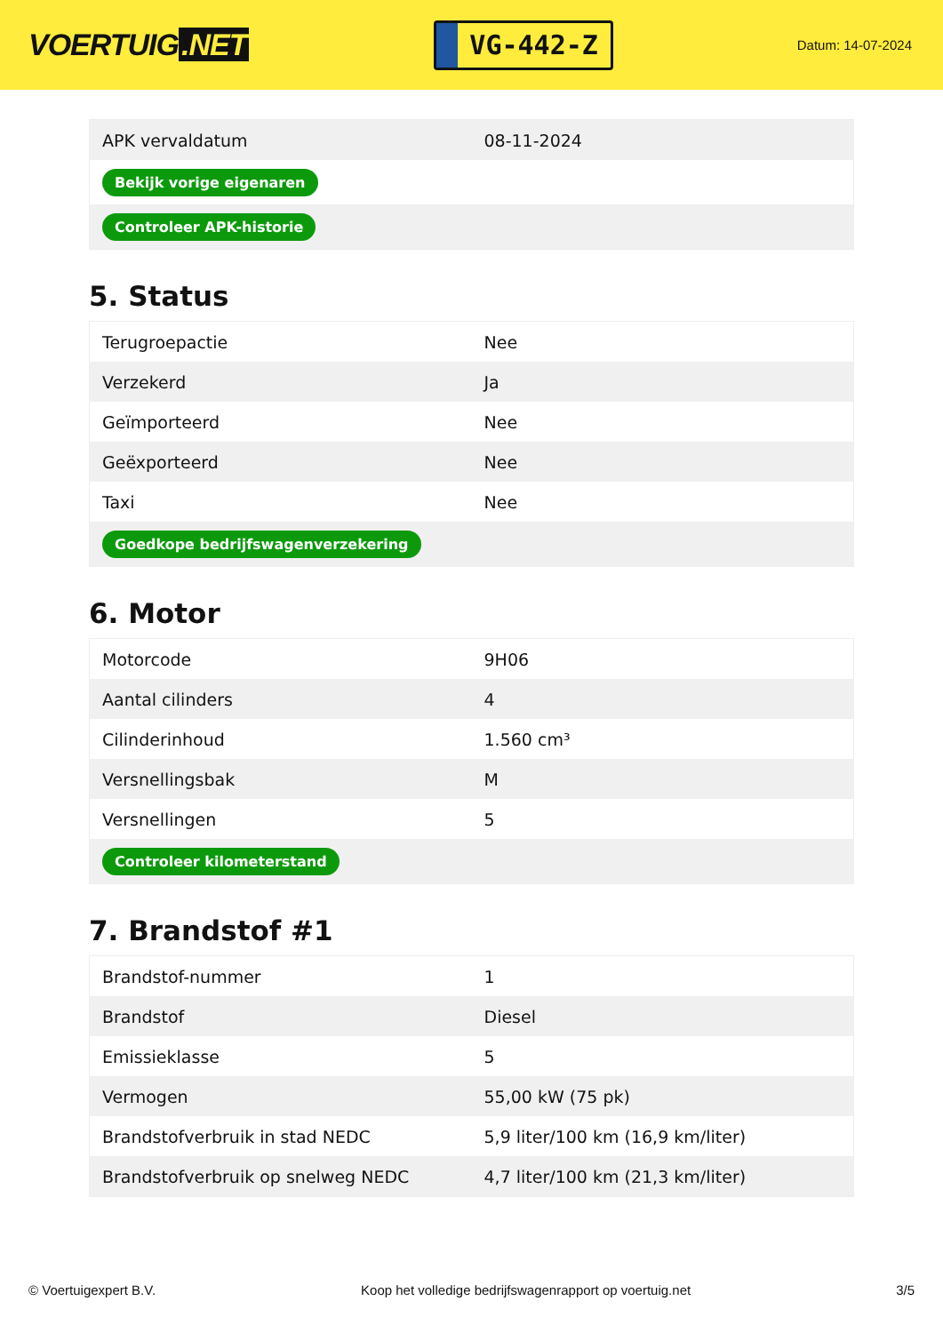VOERTUIG.NET
VG-442-Z
Datum: 14-07-2024
| APK vervaldatum | 08-11-2024 |
| Bekijk vorige eigenaren | |
| Controleer APK-historie | |
5. Status
| Terugroepactie | Nee |
| Verzekerd | Ja |
| Geïmporteerd | Nee |
| Geëxporteerd | Nee |
| Taxi | Nee |
| Goedkope bedrijfswagenverzekering | |
6. Motor
| Motorcode | 9H06 |
| Aantal cilinders | 4 |
| Cilinderinhoud | 1.560 cm³ |
| Versnellingsbak | M |
| Versnellingen | 5 |
| Controleer kilometerstand | |
7. Brandstof #1
| Brandstof-nummer | 1 |
| Brandstof | Diesel |
| Emissieklasse | 5 |
| Vermogen | 55,00 kW (75 pk) |
| Brandstofverbruik in stad NEDC | 5,9 liter/100 km (16,9 km/liter) |
| Brandstofverbruik op snelweg NEDC | 4,7 liter/100 km (21,3 km/liter) |
© Voertuigexpert B.V. Koop het volledige bedrijfswagenrapport op voertuig.net 3/5